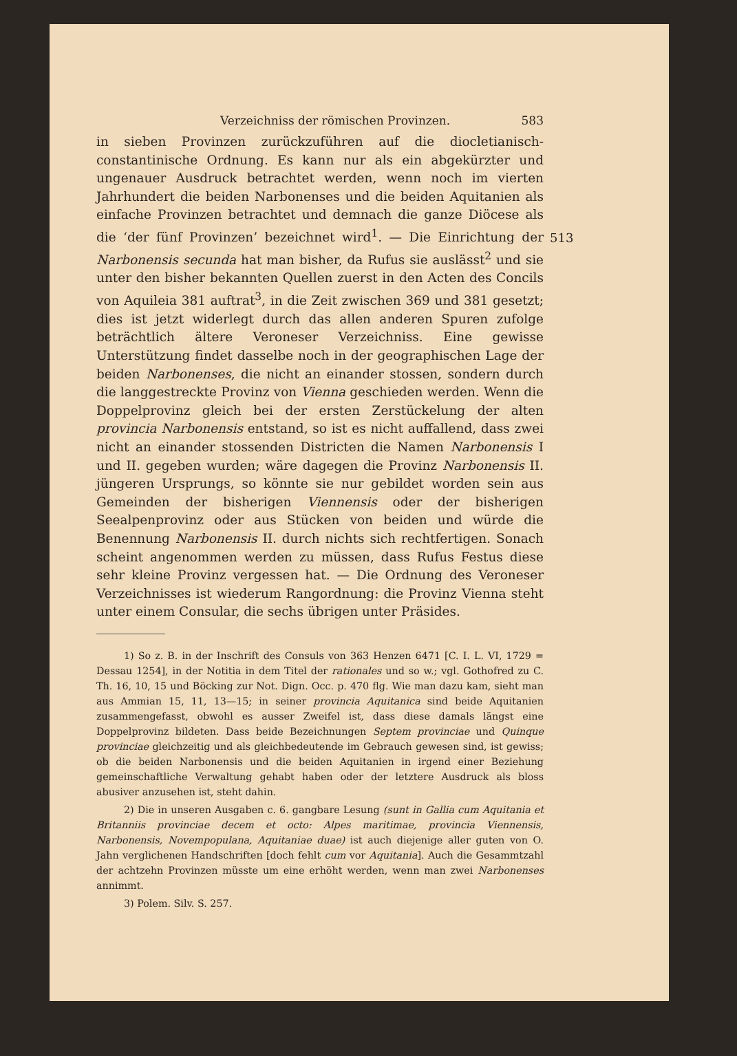Verzeichniss der römischen Provinzen. 583
in sieben Provinzen zurückzuführen auf die diocletianisch-constantinische Ordnung. Es kann nur als ein abgekürzter und ungenauer Ausdruck betrachtet werden, wenn noch im vierten Jahrhundert die beiden Narbonenses und die beiden Aquitanien als einfache Provinzen betrachtet und demnach die ganze Diöcese als die ‘der fünf Provinzen’ bezeichnet wird<sup>1</sup>. — Die Einrichtung der Narbonensis secunda hat man bisher, da Rufus sie auslässt<sup>2</sup> und sie unter den bisher bekannten Quellen zuerst in den Acten des Concils von Aquileia 381 auftrat<sup>3</sup>, in die Zeit zwischen 369 und 381 gesetzt; dies ist jetzt widerlegt durch das allen anderen Spuren zufolge beträchtlich ältere Veroneser Verzeichniss. Eine gewisse Unterstützung findet dasselbe noch in der geographischen Lage der beiden Narbonenses, die nicht an einander stossen, sondern durch die langgestreckte Provinz von Vienna geschieden werden. Wenn die Doppelprovinz gleich bei der ersten Zerstückelung der alten provincia Narbonensis entstand, so ist es nicht auffallend, dass zwei nicht an einander stossenden Districten die Namen Narbonensis I und II. gegeben wurden; wäre dagegen die Provinz Narbonensis II. jüngeren Ursprungs, so könnte sie nur gebildet worden sein aus Gemeinden der bisherigen Viennensis oder der bisherigen Seealpenprovinz oder aus Stücken von beiden und würde die Benennung Narbonensis II. durch nichts sich rechtfertigen. Sonach scheint angenommen werden zu müssen, dass Rufus Festus diese sehr kleine Provinz vergessen hat. — Die Ordnung des Veroneser Verzeichnisses ist wiederum Rangordnung: die Provinz Vienna steht unter einem Consular, die sechs übrigen unter Präsides.
513
1) So z. B. in der Inschrift des Consuls von 363 Henzen 6471 [C. I. L. VI, 1729 = Dessau 1254], in der Notitia in dem Titel der rationales und so w.; vgl. Gothofred zu C. Th. 16, 10, 15 und Böcking zur Not. Dign. Occ. p. 470 flg. Wie man dazu kam, sieht man aus Ammian 15, 11, 13—15; in seiner provincia Aquitanica sind beide Aquitanien zusammengefasst, obwohl es ausser Zweifel ist, dass diese damals längst eine Doppelprovinz bildeten. Dass beide Bezeichnungen Septem provinciae und Quinque provinciae gleichzeitig und als gleichbedeutende im Gebrauch gewesen sind, ist gewiss; ob die beiden Narbonensis und die beiden Aquitanien in irgend einer Beziehung gemeinschaftliche Verwaltung gehabt haben oder der letztere Ausdruck als bloss abusiver anzusehen ist, steht dahin.
2) Die in unseren Ausgaben c. 6. gangbare Lesung (sunt in Gallia cum Aquitania et Britanniis provinciae decem et octo: Alpes maritimae, provincia Viennensis, Narbonensis, Novempopulana, Aquitaniae duae) ist auch diejenige aller guten von O. Jahn verglichenen Handschriften [doch fehlt cum vor Aquitania]. Auch die Gesammtzahl der achtzehn Provinzen müsste um eine erhöht werden, wenn man zwei Narbonenses annimmt.
3) Polem. Silv. S. 257.